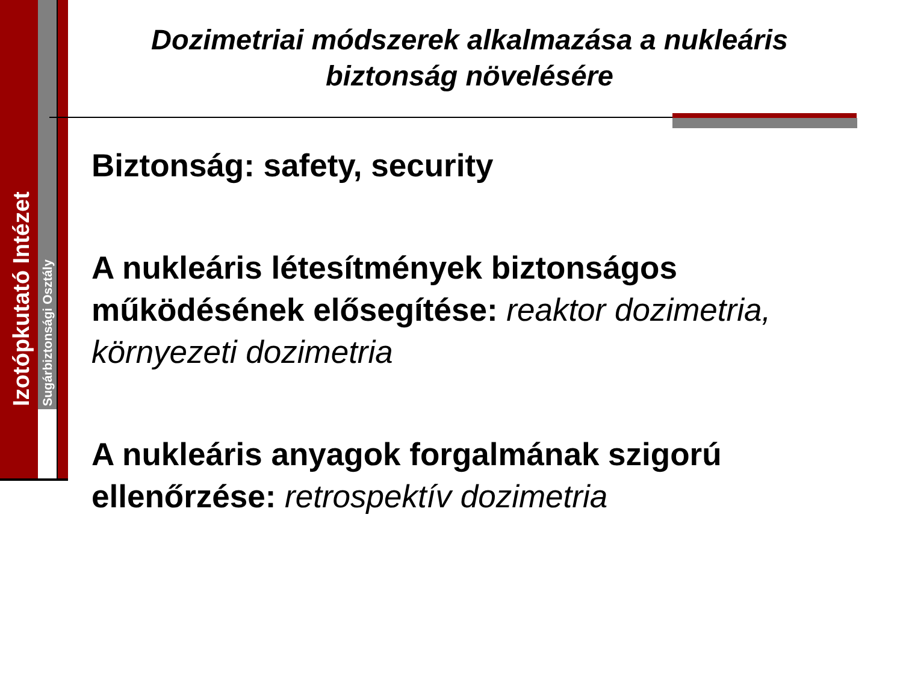Izotópkutató Intézet Sugárbiztonsági Osztály
Dozimetriai módszerek alkalmazása a nukleáris biztonság növelésére
Biztonság: safety, security
A nukleáris létesítmények biztonságos működésének elősegítése: reaktor dozimetria, környezeti dozimetria
A nukleáris anyagok forgalmának szigorú ellenőrzése: retrospektív dozimetria